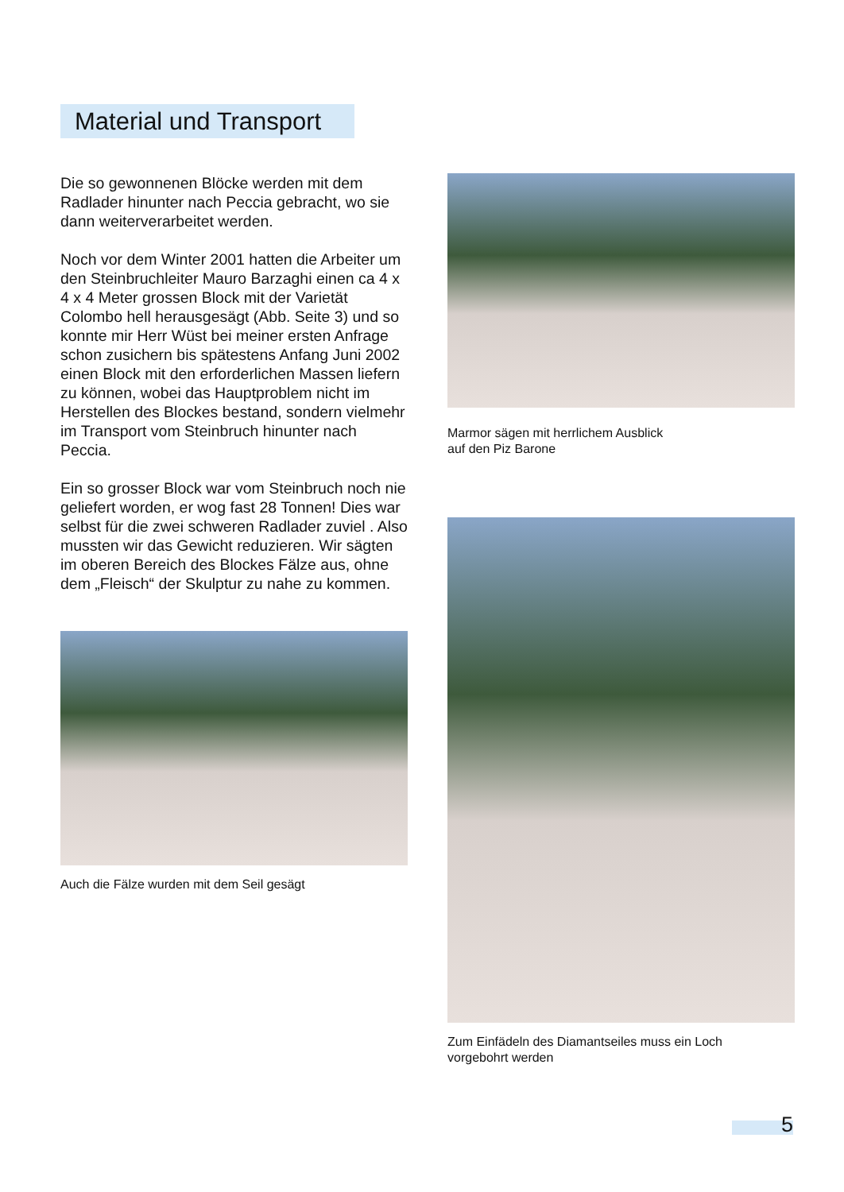Material und Transport
Die so gewonnenen Blöcke werden mit dem Radlader hinunter nach Peccia gebracht, wo sie dann weiterverarbeitet werden.
Noch vor dem Winter 2001 hatten die Arbeiter um den Steinbruchleiter Mauro Barzaghi einen ca 4 x 4 x 4 Meter grossen Block mit der Varietät Colombo hell herausgesägt (Abb. Seite 3) und so konnte mir Herr Wüst bei meiner ersten Anfrage schon zusichern bis spätestens Anfang Juni 2002 einen Block mit den erforderlichen Massen liefern zu können, wobei das Hauptproblem nicht im Herstellen des Blockes bestand, sondern vielmehr im Transport vom Steinbruch hinunter nach Peccia.
Ein so grosser Block war vom Steinbruch noch nie geliefert worden, er wog fast 28 Tonnen! Dies war selbst für die zwei schweren Radlader zuviel . Also mussten wir das Gewicht reduzieren. Wir sägten im oberen Bereich des Blockes Fälze aus, ohne dem „Fleisch“ der Skulptur zu nahe zu kommen.
Auch die Fälze wurden mit dem Seil gesägt
Marmor sägen mit herrlichem Ausblick
auf den Piz Barone
Zum Einfädeln des Diamantseiles muss ein Loch
vorgebohrt werden
5